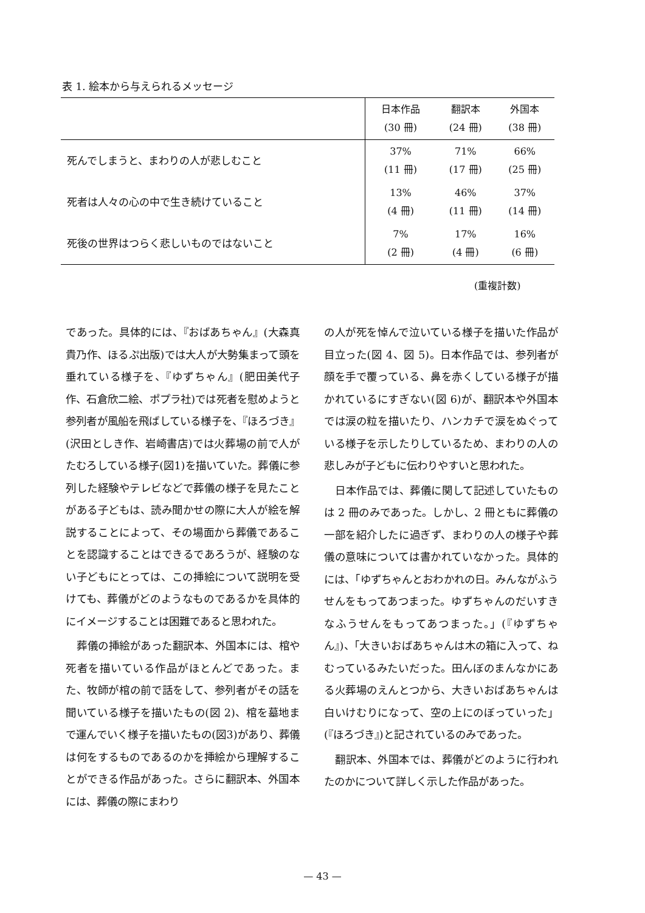表 1. 絵本から与えられるメッセージ
| | 日本作品 (30 冊) | 翻訳本 (24 冊) | 外国本 (38 冊) |
| --- | --- | --- | --- |
| 死んでしまうと、まわりの人が悲しむこと | 37% (11 冊) | 71% (17 冊) | 66% (25 冊) |
| 死者は人々の心の中で生き続けていること | 13% (4 冊) | 46% (11 冊) | 37% (14 冊) |
| 死後の世界はつらく悲しいものではないこと | 7% (2 冊) | 17% (4 冊) | 16% (6 冊) |
(重複計数)
であった。具体的には、『おばあちゃん』(大森真貴乃作、ほるぷ出版)では大人が大勢集まって頭を垂れている様子を、『ゆずちゃん』(肥田美代子作、石倉欣二絵、ポプラ社)では死者を慰めようと参列者が風船を飛ばしている様子を、『ほろづき』(沢田としき作、岩崎書店)では火葬場の前で人がたむろしている様子(図1)を描いていた。葬儀に参列した経験やテレビなどで葬儀の様子を見たことがある子どもは、読み聞かせの際に大人が絵を解説することによって、その場面から葬儀であることを認識することはできるであろうが、経験のない子どもにとっては、この挿絵について説明を受けても、葬儀がどのようなものであるかを具体的にイメージすることは困難であると思われた。
 葬儀の挿絵があった翻訳本、外国本には、棺や死者を描いている作品がほとんどであった。また、牧師が棺の前で話をして、参列者がその話を聞いている様子を描いたもの(図 2)、棺を墓地まで運んでいく様子を描いたもの(図3)があり、葬儀は何をするものであるのかを挿絵から理解することができる作品があった。さらに翻訳本、外国本には、葬儀の際にまわり
の人が死を悼んで泣いている様子を描いた作品が目立った(図 4、図 5)。日本作品では、参列者が顔を手で覆っている、鼻を赤くしている様子が描かれているにすぎない(図 6)が、翻訳本や外国本では涙の粒を描いたり、ハンカチで涙をぬぐっている様子を示したりしているため、まわりの人の悲しみが子どもに伝わりやすいと思われた。
 日本作品では、葬儀に関して記述していたものは 2 冊のみであった。しかし、2 冊ともに葬儀の一部を紹介したに過ぎず、まわりの人の様子や葬儀の意味については書かれていなかった。具体的には、「ゆずちゃんとおわかれの日。みんながふうせんをもってあつまった。ゆずちゃんのだいすきなふうせんをもってあつまった。」(『ゆずちゃん』)、「大きいおばあちゃんは木の箱に入って、ねむっているみたいだった。田んぼのまんなかにある火葬場のえんとつから、大きいおばあちゃんは白いけむりになって、空の上にのぼっていった」(『ほろづき』)と記されているのみであった。
 翻訳本、外国本では、葬儀がどのように行われたのかについて詳しく示した作品があった。
— 43 —